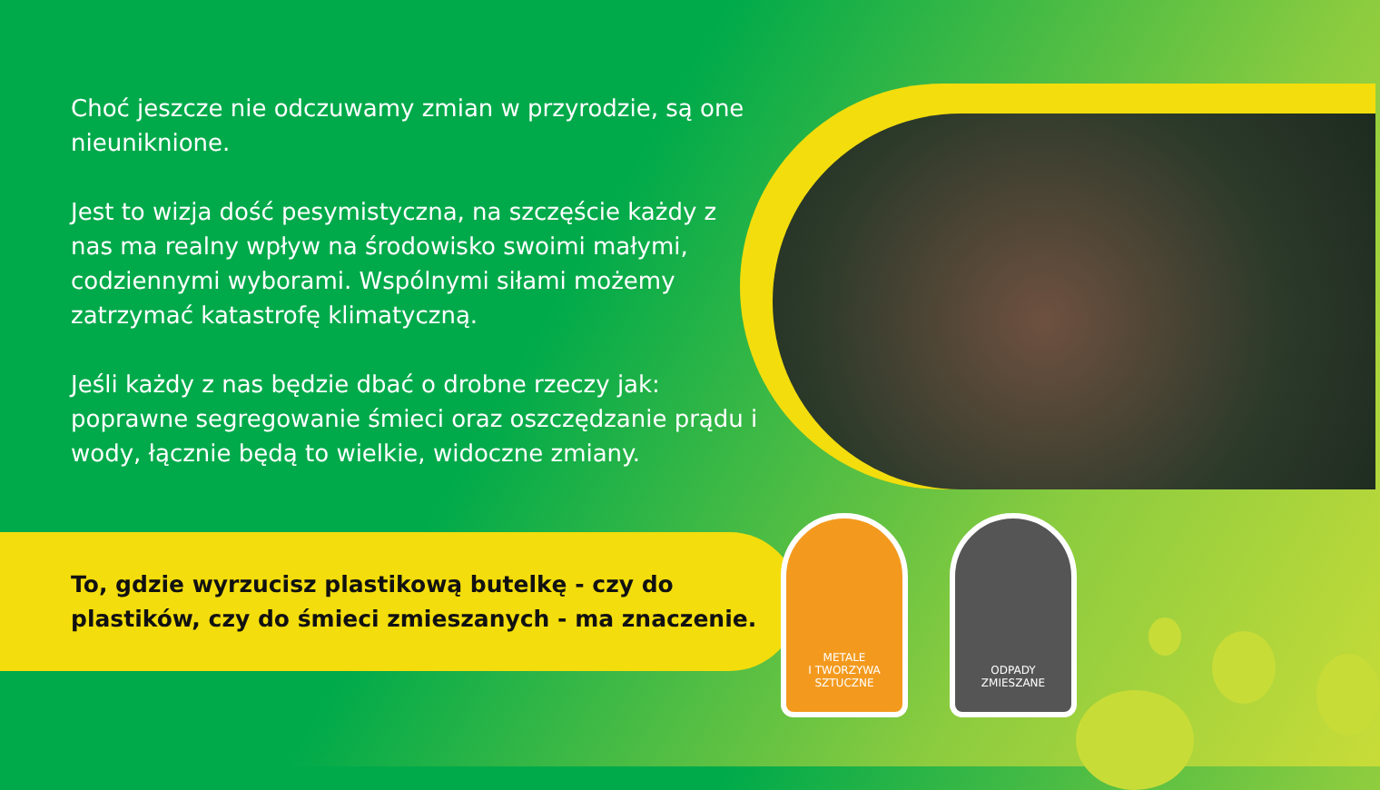Choć jeszcze nie odczuwamy zmian w przyrodzie, są one nieuniknione.
Jest to wizja dość pesymistyczna, na szczęście każdy z nas ma realny wpływ na środowisko swoimi małymi, codziennymi wyborami. Wspólnymi siłami możemy zatrzymać katastrofę klimatyczną.
Jeśli każdy z nas będzie dbać o drobne rzeczy jak: poprawne segregowanie śmieci oraz oszczędzanie prądu i wody, łącznie będą to wielkie, widoczne zmiany.
To, gdzie wyrzucisz plastikową butelkę - czy do plastików, czy do śmieci zmieszanych - ma znaczenie.
METALE
I TWORZYWA
SZTUCZNE
ODPADY
ZMIESZANE